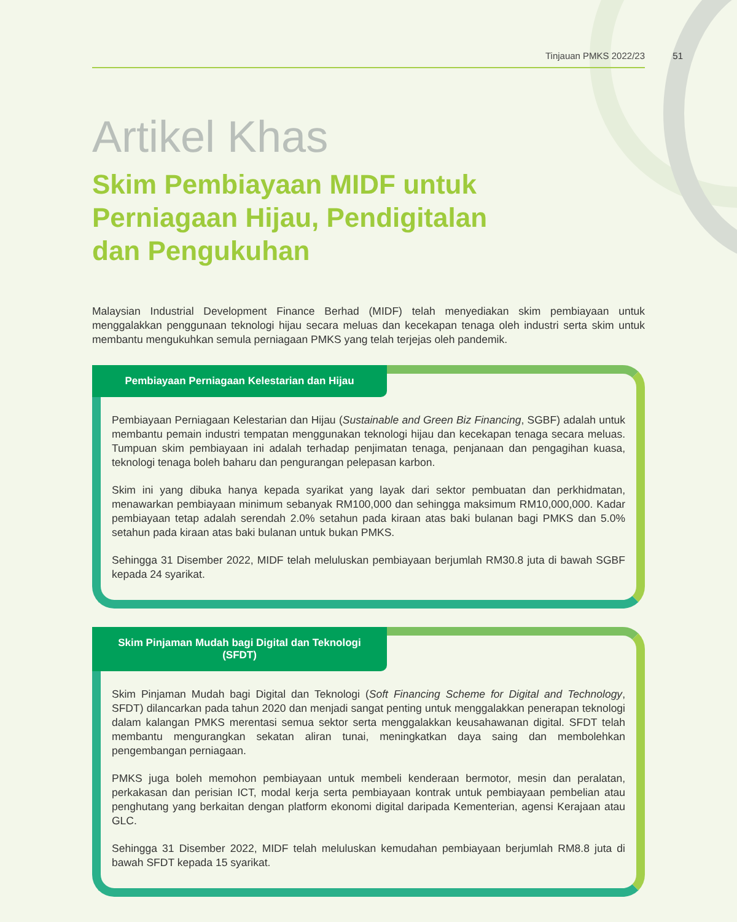Tinjauan PMKS 2022/23
51
Artikel Khas
Skim Pembiayaan MIDF untuk
Perniagaan Hijau, Pendigitalan
dan Pengukuhan
Malaysian Industrial Development Finance Berhad (MIDF) telah menyediakan skim pembiayaan untuk menggalakkan penggunaan teknologi hijau secara meluas dan kecekapan tenaga oleh industri serta skim untuk membantu mengukuhkan semula perniagaan PMKS yang telah terjejas oleh pandemik.
Pembiayaan Perniagaan Kelestarian dan Hijau
Pembiayaan Perniagaan Kelestarian dan Hijau (Sustainable and Green Biz Financing, SGBF) adalah untuk membantu pemain industri tempatan menggunakan teknologi hijau dan kecekapan tenaga secara meluas. Tumpuan skim pembiayaan ini adalah terhadap penjimatan tenaga, penjanaan dan pengagihan kuasa, teknologi tenaga boleh baharu dan pengurangan pelepasan karbon.
Skim ini yang dibuka hanya kepada syarikat yang layak dari sektor pembuatan dan perkhidmatan, menawarkan pembiayaan minimum sebanyak RM100,000 dan sehingga maksimum RM10,000,000. Kadar pembiayaan tetap adalah serendah 2.0% setahun pada kiraan atas baki bulanan bagi PMKS dan 5.0% setahun pada kiraan atas baki bulanan untuk bukan PMKS.
Sehingga 31 Disember 2022, MIDF telah meluluskan pembiayaan berjumlah RM30.8 juta di bawah SGBF kepada 24 syarikat.
Skim Pinjaman Mudah bagi Digital dan Teknologi (SFDT)
Skim Pinjaman Mudah bagi Digital dan Teknologi (Soft Financing Scheme for Digital and Technology, SFDT) dilancarkan pada tahun 2020 dan menjadi sangat penting untuk menggalakkan penerapan teknologi dalam kalangan PMKS merentasi semua sektor serta menggalakkan keusahawanan digital. SFDT telah membantu mengurangkan sekatan aliran tunai, meningkatkan daya saing dan membolehkan pengembangan perniagaan.
PMKS juga boleh memohon pembiayaan untuk membeli kenderaan bermotor, mesin dan peralatan, perkakasan dan perisian ICT, modal kerja serta pembiayaan kontrak untuk pembiayaan pembelian atau penghutang yang berkaitan dengan platform ekonomi digital daripada Kementerian, agensi Kerajaan atau GLC.
Sehingga 31 Disember 2022, MIDF telah meluluskan kemudahan pembiayaan berjumlah RM8.8 juta di bawah SFDT kepada 15 syarikat.